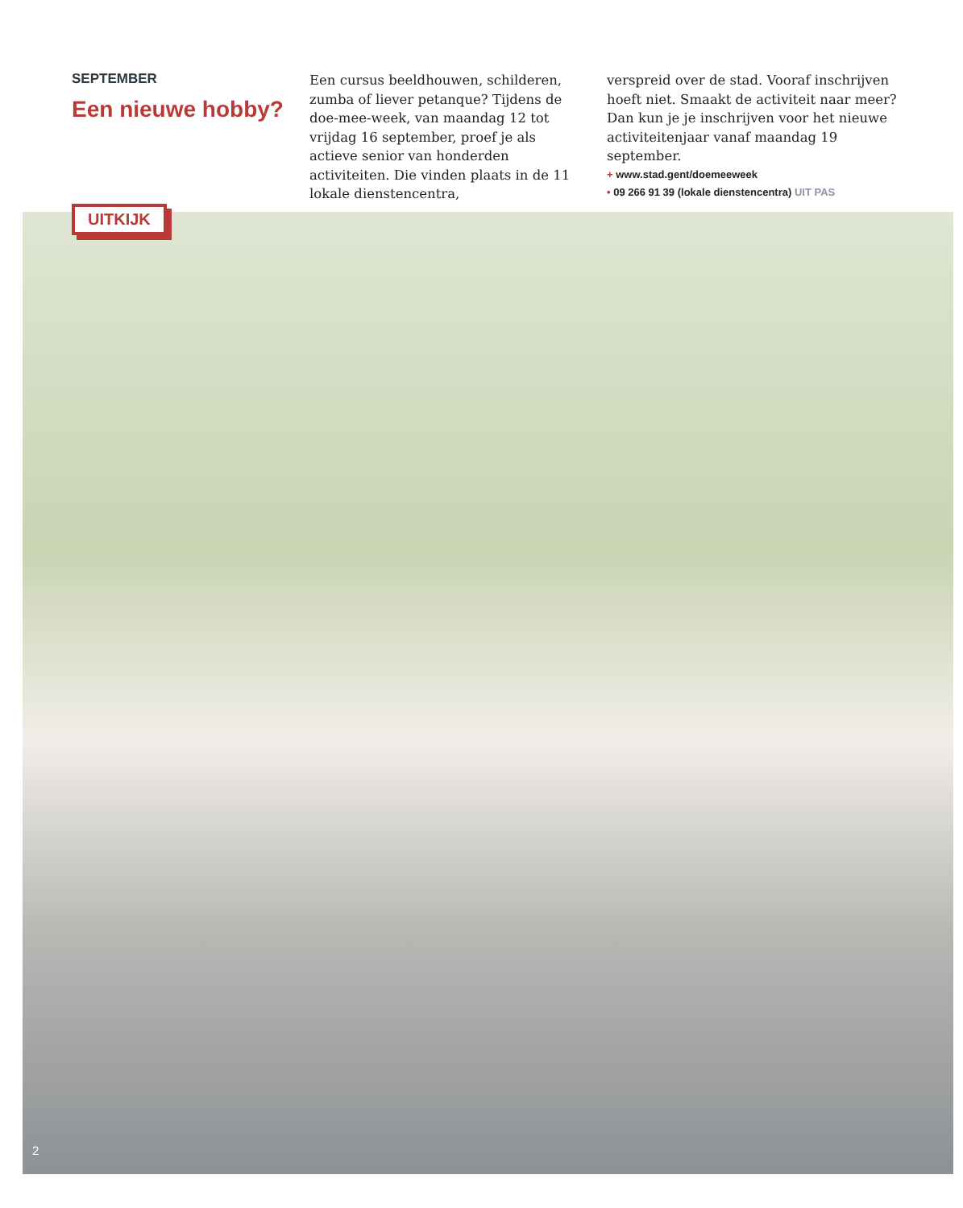SEPTEMBER
Een nieuwe hobby?
Een cursus beeldhouwen, schilderen, zumba of liever petanque? Tijdens de doe-mee-week, van maandag 12 tot vrijdag 16 september, proef je als actieve senior van honderden activiteiten. Die vinden plaats in de 11 lokale dienstencentra,
verspreid over de stad. Vooraf inschrijven hoeft niet. Smaakt de activiteit naar meer? Dan kun je je inschrijven voor het nieuwe activiteitenjaar vanaf maandag 19 september.
+ www.stad.gent/doemeeweek
• 09 266 91 39 (lokale dienstencentra) UIT PAS
UITKIJK
2